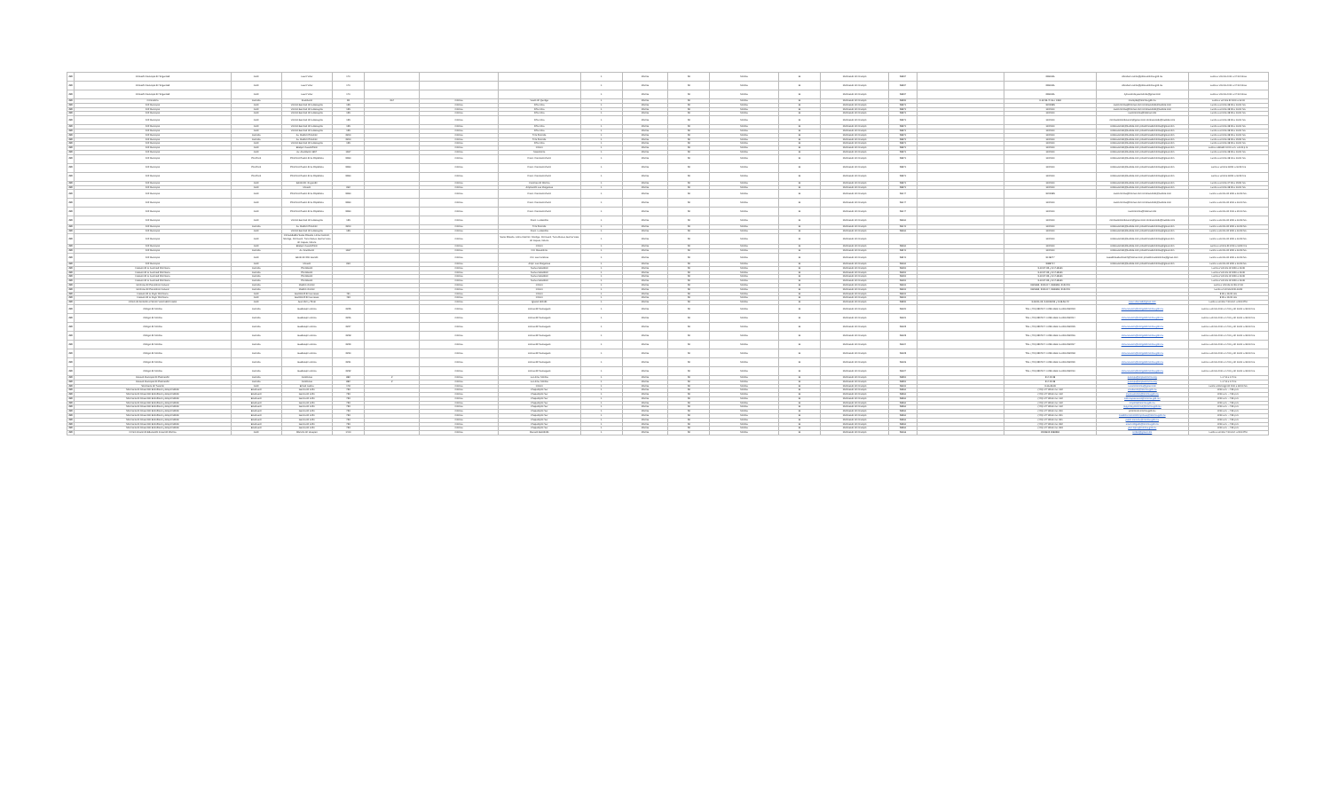| ### | Comisión Municipal de Seguridad | Calle | Lauro Villar | 170 | | | | 1 | Morelia | 53 | Morelia | 16 | Michoacán de Ocampo | 58337 | | 2981156 | Abraham.ramos@policiamorelia.gob.mx | Lunes a Viernes 9:00 a 17:00 horas |
| ### | Comisión Municipal de Seguridad | Calle | Lauro Villar | 170 | | | | 1 | Morelia | 53 | Morelia | 16 | Michoacán de Ocampo | 58337 | | 2981156 | Abraham.ramos@policiamorelia.gob.mx | Lunes a Viernes 9:00 a 17:00 horas |
| ### | Comisión Municipal de Seguridad | Calle | Lauro Villar | 170 | | | | 1 | Morelia | 53 | Morelia | 16 | Michoacán de Ocampo | 58337 | | 2981156 | ejecucionesysanciones@gmail.com | Lunes a Viernes 9:00 a 17:00 horas |
| ### | Contraloría | Avenida | Acueducto | 95 | 204 | Colonia | Vasco de Quiroga | 1 | Morelia | 53 | Morelia | 16 | Michoacán de Ocampo | 58230 | | 3-12-99-70 Ext. 1308 | lrcampos@morelia.gob.mx | Lunes a viernes de 8:00 a 16:00 |
| ### | DIF Municipal | Calle | Vicente Barroso de la Escayola | 135 | | Colonia | Félix Ireta | 1 | Morelia | 53 | Morelia | 16 | Michoacán de Ocampo | 58970 | | 3340555 | caicd.morelia@hotmail.com cordinaciondif@outlook.com | Lunes a viernes 08:30 a 16:00 hrs. |
| ### | DIF Municipal | Calle | Vicente Barroso de la Escayola | 135 | | Colonia | Félix Ireta | 1 | Morelia | 53 | Morelia | 16 | Michoacán de Ocampo | 58970 | | 1134000 | caicd.morelia@hotmail.com cordinaciondif@outlook.com | Lunes a viernes 08:30 a 16:00 hrs. |
| ### | DIF Municipal | Calle | Vicente Barroso de la Escayola | 135 | | Colonia | Félix Ireta | 1 | Morelia | 53 | Morelia | 16 | Michoacán de Ocampo | 58970 | | 1134000 | caicd.morelia@hotmail.com | Lunes a viernes 08:30 a 16:00 hrs. |
| ### | DIF Municipal | Calle | Vicente Barroso de la Escayola | 135 | | Colonia | Félix Ireta | 1 | Morelia | 53 | Morelia | 16 | Michoacán de Ocampo | 58970 | | 1134000 | moreliadifcoordinacion@gmail.com cordinaciondif@outlook.com | Lunes a viernes 08:30 a 16:00 hrs. |
| ### | DIF Municipal | Calle | Vicente Barroso de la Escayola | 135 | | Colonia | Félix Ireta | 1 | Morelia | 53 | Morelia | 16 | Michoacán de Ocampo | 58970 | | 1134000 | cordinaciondif@outlook.com presidenciadifmorelia@gmail.com | Lunes a viernes 08:30 a 16:00 hrs. |
| ### | DIF Municipal | Calle | Vicente Barroso de la Escayola | 135 | | Colonia | Félix Ireta | 1 | Morelia | 53 | Morelia | 16 | Michoacán de Ocampo | 58970 | | 1134000 | cordinaciondif@outlook.com presidenciadifmorelia@gmail.com | Lunes a viernes 08:30 a 16:00 hrs. |
| ### | DIF Municipal | Avenida | Av. Madero Poniente | 2200 | | Colonia | Tres Puentes | 1 | Morelia | 53 | Morelia | 16 | Michoacán de Ocampo | 58970 | | 1134000 | cordinaciondif@outlook.com presidenciadifmorelia@gmail.com | Lunes a viernes 08:30 a 16:00 hrs. |
| ### | DIF Municipal | Avenida | Av. Madero Poniente | 2200 | | Colonia | Tres Puentes | 1 | Morelia | 53 | Morelia | 16 | Michoacán de Ocampo | 58970 | | 1134000 | cordinaciondif@outlook.com presidenciadifmorelia@gmail.com | Lunes a viernes 08:30 a 15:30 hrs. |
| ### | DIF Municipal | Calle | Vicente Barroso de la Escayola | 135 | | Colonia | Félix Ireta | 1 | Morelia | 53 | Morelia | 16 | Michoacán de Ocampo | 58970 | | 1134000 | cordinaciondif@outlook.com presidenciadifmorelia@gmail.com | Lunes a viernes 08:30 a 16:00 hrs. |
| ### | DIF Municipal | Calle | Bosque Cuauhtémoc | | | Colonia | Centro | 1 | Morelia | 53 | Morelia | 16 | Michoacán de Ocampo | 58970 | | 1134000 | cordinaciondif@outlook.com presidenciadifmorelia@gmail.com | Lunes a sábado 10:00 a.m. a 6:00 p.m. |
| ### | DIF Municipal | Calle | Av. Acueducto 1697 | 1697 | | Colonia | Matamoros | 1 | Morelia | 53 | Morelia | 16 | Michoacán de Ocampo | 58970 | | 1134000 | cordinaciondif@outlook.com presidenciadifmorelia@gmail.com | Lunes a viernes 08:30 a 16:00 hrs. |
| ### | DIF Municipal | Periférico | Periférico Paseo de la República | 5980 | | Colonia | Fracc. Francisco Zarco | 1 | Morelia | 53 | Morelia | 16 | Michoacán de Ocampo | 58970 | | 1134000 | cordinaciondif@outlook.com presidenciadifmorelia@gmail.com | Lunes a viernes 08:00 a 16:00 hrs. |
| ### | DIF Municipal | Periférico | Periférico Paseo de la República | 5980 | | Colonia | Fracc. Francisco Zarco | 1 | Morelia | 53 | Morelia | 16 | Michoacán de Ocampo | 58970 | | 1134000 | cordinaciondif@outlook.com presidenciadifmorelia@gmail.com | Lunes a viernes 08:30 a 16:30 hrs |
| ### | DIF Municipal | Periférico | Periférico Paseo de la República | 5980 | | Colonia | Fracc. Francisco Zarco | 1 | Morelia | 53 | Morelia | 16 | Michoacán de Ocampo | 58970 | | 1134000 | cordinaciondif@outlook.com presidenciadifmorelia@gmail.com | Lunes a viernes 08:30 a 16:30 hrs |
| ### | DIF Municipal | Calle | Bordo del río grande | | | Colonia | Canteras de Morelia | 1 | Morelia | 53 | Morelia | 16 | Michoacán de Ocampo | 58970 | | 1134000 | cordinaciondif@outlook.com presidenciadifmorelia@gmail.com | Lunes a viernes 07:30 a 15:30 hrs. |
| ### | DIF Municipal | Calle | Mirasol | 262 | | Colonia | Ampliación Las Margaritas | 1 | Morelia | 53 | Morelia | 16 | Michoacán de Ocampo | 58970 | | 1134000 | cordinaciondif@outlook.com presidenciadifmorelia@gmail.com | Lunes a viernes 08:30 a 16:00 hrs. |
| ### | DIF Municipal | Calle | Periférico Paseo de la República | 5980 | | Colonia | Fracc. Francisco Zarco | 1 | Morelia | 53 | Morelia | 16 | Michoacán de Ocampo | 58147 | | 3340555 | caicd.morelia@hotmail.com cordinaciondif@outlook.com | Lunes a viernes de 8:30 a 16:30 hrs. |
| ### | DIF Municipal | Calle | Periférico Paseo de la República | 5980 | | Colonia | Fracc. Francisco Zarco | 1 | Morelia | 53 | Morelia | 16 | Michoacán de Ocampo | 58147 | | 1134000 | caicd.morelia@hotmail.com cordinaciondif@outlook.com | Lunes a viernes de 8:00 a 16:00 hrs. |
| ### | DIF Municipal | Calle | Periférico Paseo de la República | 5980 | | Colonia | Fracc. Francisco Zarco | 1 | Morelia | 53 | Morelia | 16 | Michoacán de Ocampo | 58147 | | 1134000 | caicd.morelia@hotmail.com | Lunes a viernes de 9:00 a 19:00 hrs. |
| ### | DIF Municipal | Calle | Vicente Barroso de la Escayola | 135 | | Colonia | Fracc. La Estrella | 1 | Morelia | 53 | Morelia | 16 | Michoacán de Ocampo | 58060 | | 1134000 | moreliadifcoordinacion@gmail.com cordinaciondif@outlook.com | Lunes a viernes de 8:30 a 16:30 hrs. |
| ### | DIF Municipal | Avenida | Av. Madero Poniente | 2200 | | Colonia | Tres Puentes | 1 | Morelia | 53 | Morelia | 16 | Michoacán de Ocampo | 58140 | | 1134000 | cordinaciondif@outlook.com presidenciadifmorelia@gmail.com | Lunes a viernes de 8:30 a 16:30 hrs. |
| ### | DIF Municipal | Calle | Vicente Barroso de la Escayola | 135 | | Colonia | Fracc. La Estrella | 1 | Morelia | 53 | Morelia | 16 | Michoacán de Ocampo | 58060 | | 1134000 | cordinaciondif@outlook.com presidenciadifmorelia@gmail.com | Lunes a viernes de 8:30 a 16:30 hrs. |
| ### | DIF Municipal | Calle | Comunidades Santa Rosalía, Loma Caliente, Noriega, Jerecuaro, Tuna Manza, Buena Vista de Capula, Nieves | | | Colonia | Santa Rosalía, Loma Caliente, Noriega, Jerecuaro, Tuna Manza, Buena Vista de Capula, Nieves | 1 | Morelia | 53 | Morelia | 16 | Michoacán de Ocampo | | | 1134000 | cordinaciondif@outlook.com presidenciadifmorelia@gmail.com | Lunes a viernes de 8:30 a 16:30 hrs. |
| ### | DIF Municipal | Calle | Bosque Cuauhtémoc | | | Colonia | Centro | 1 | Morelia | 53 | Morelia | 16 | Michoacán de Ocampo | 58060 | | 1134000 | cordinaciondif@outlook.com presidenciadifmorelia@gmail.com | Lunes a viernes de 8:30 a 16:30 hrs |
| ### | DIF Municipal | Avenida | Av. Acueducto | 1697 | | Colonia | Col. Matamoros | 1 | Morelia | 53 | Morelia | 16 | Michoacán de Ocampo | 58240 | | 1134000 | cordinaciondif@outlook.com presidenciadifmorelia@gmail.com | Lunes a viernes de 8:30 a 16:30 hrs. |
| ### | DIF Municipal | Calle | Bordo del Río Grande | | | Colonia | Col. Las Canteras | 1 | Morelia | 53 | Morelia | 16 | Michoacán de Ocampo | 58240 | | 3148277 | casadelosabuelosmh@hotmail.com presidenciadifmorelia@gmail.com | Lunes a viernes de 8:30 a 16:30 hrs. |
| ### | DIF Municipal | Calle | Mirasol | 263 | | Colonia | Ampl. Las Margaritas | 1 | Morelia | 53 | Morelia | 16 | Michoacán de Ocampo | 58160 | | 3088704 | cordinaciondif@outlook.com presidenciadifmorelia@gmail.com | Lunes a viernes de 8:30 a 16:30 hrs. |
| ### | Instituto de la Juventud Moreliana | Avenida | Periodismo | | | Colonia | Nueva Valladolid | 1 | Morelia | 53 | Morelia | 16 | Michoacán de Ocampo | 58190 | | 3-12-27-35 y 3-17-88-81 | | Lunes a Viernes de 8:30 a 16:30 |
| ### | Instituto de la Juventud Moreliana | Avenida | Periodismo | | | Colonia | Nueva Valladolid | 1 | Morelia | 53 | Morelia | 16 | Michoacán de Ocampo | 58190 | | 3-12-27-35 y 3-17-88-81 | | Lunes a Viernes de 8:30 a 16:30 |
| ### | Instituto de la Juventud Moreliana | Avenida | Periodismo | | | Colonia | Nueva Valladolid | 1 | Morelia | 53 | Morelia | 16 | Michoacán de Ocampo | 58190 | | 3-12-27-35 y 3-17-88-81 | | Lunes a Viernes de 8:30 a 16:30 |
| ### | Instituto de la Juventud Moreliana | Avenida | Periodismo | | | Colonia | Nueva Valladolid | 1 | Morelia | 53 | Morelia | 16 | Michoacán de Ocampo | 58190 | | 3-12-27-35 y 3-17-88-81 | | Lunes a Viernes de 8:30 a 16:30 |
| ### | Gerencia de Patrimonio Cultural | Avenida | Madero Oriente | | | Colonia | Centro | 1 | Morelia | 53 | Morelia | 16 | Michoacán de Ocampo | 58000 | | 3120863, 3121017, 3080880, 3120431 | | Lunes a Viernes 10:30-14:00 |
| ### | Gerencia de Patrimonio Cultural | Avenida | Madero Oriente | | | Colonia | Centro | 1 | Morelia | 53 | Morelia | 16 | Michoacán de Ocampo | 58000 | | 3120863, 3121017, 3080880, 3120431 | | Lunes a Viernes 8:30-16:30 |
| ### | Instituto de la Mujer Moreliana | Calle | Bartolomé de las casas | 491 | | Colonia | Centro | 1 | Morelia | 53 | Morelia | 16 | Michoacán de Ocampo | 58000 | | | | 8:30 a 16:30 Hrs |
| ### | Instituto de la Mujer Moreliana | Calle | Bartolomé de las casas | 493 | | Colonia | Centro | 1 | Morelia | 53 | Morelia | 16 | Michoacán de Ocampo | 58000 | | | | 8:30 a 16:30 Hrs |
| ### | Centro de Atención al Sector Vulnerable Infantil | Calle | Juan Mier y Terán | | | Colonia | Ignacio Allende | 1 | Morelia | 53 | Morelia | 16 | Michoacán de Ocampo | 58330 | | 3-08-51-05, 3-08-58-59 y 3-08-56-72 | casvi.voluntad@gmail.com | Lunes a viernes 7:00 A.M. a 5:00 P.M. |
| ### | Colegio de Morelia | Avenida | Guadalupe victoria | 2225 | | Colonia | Lomas del Santiaguito | 1 | Morelia | 53 | Morelia | 16 | Michoacán de Ocampo | 58120 | | Tels. (443) 3597674 o 299-1606 ext.201/202/203 | comunicacion@colegiodemorelia.gob.mx | Lunes a viernes 9:00 a 14:00 y de 16:00 a 18:00 hrs. |
| ### | Colegio de Morelia | Avenida | Guadalupe victoria | 2226 | | Colonia | Lomas del Santiaguito | 1 | Morelia | 53 | Morelia | 16 | Michoacán de Ocampo | 58121 | | Tels. (443) 3597674 o 299-1606 ext.201/202/204 | comunicacion@colegiodemorelia.gob.mx | Lunes a viernes 9:00 a 14:00 y de 16:00 a 18:00 hrs. |
| ### | Colegio de Morelia | Avenida | Guadalupe victoria | 2227 | | Colonia | Lomas del Santiaguito | 1 | Morelia | 53 | Morelia | 16 | Michoacán de Ocampo | 58122 | | Tels. (443) 3597674 o 299-1606 ext.201/202/205 | comunicacion@colegiodemorelia.gob.mx | Lunes a viernes 9:00 a 14:00 y de 16:00 a 18:00 hrs. |
| ### | Colegio de Morelia | Avenida | Guadalupe victoria | 2228 | | Colonia | Lomas del Santiaguito | 1 | Morelia | 53 | Morelia | 16 | Michoacán de Ocampo | 58123 | | Tels. (443) 3597674 o 299-1606 ext.201/202/206 | comunicacion@colegiodemorelia.gob.mx | Lunes a viernes 9:00 a 14:00 y de 16:00 a 18:00 hrs. |
| ### | Colegio de Morelia | Avenida | Guadalupe victoria | 2229 | | Colonia | Lomas del Santiaguito | 1 | Morelia | 53 | Morelia | 16 | Michoacán de Ocampo | 58124 | | Tels. (443) 3597674 o 299-1606 ext.201/202/207 | comunicacion@colegiodemorelia.gob.mx | Lunes a viernes 9:00 a 14:00 y de 16:00 a 18:00 hrs. |
| ### | Colegio de Morelia | Avenida | Guadalupe victoria | 2230 | | Colonia | Lomas del Santiaguito | 1 | Morelia | 53 | Morelia | 16 | Michoacán de Ocampo | 58125 | | Tels. (443) 3597674 o 299-1606 ext.201/202/208 | comunicacion@colegiodemorelia.gob.mx | Lunes a viernes 9:00 a 14:00 y de 16:00 a 18:00 hrs. |
| ### | Colegio de Morelia | Avenida | Guadalupe victoria | 2231 | | Colonia | Lomas del Santiaguito | 1 | Morelia | 53 | Morelia | 16 | Michoacán de Ocampo | 58126 | | Tels. (443) 3597674 o 299-1606 ext.201/202/209 | comunicacion@colegiodemorelia.gob.mx | Lunes a viernes 9:00 a 14:00 y de 16:00 a 18:00 hrs. |
| ### | Colegio de Morelia | Avenida | Guadalupe victoria | 2232 | | Colonia | Lomas del Santiaguito | 1 | Morelia | 53 | Morelia | 16 | Michoacán de Ocampo | 58127 | | Tels. (443) 3597674 o 299-1606 ext.201/202/210 | comunicacion@colegiodemorelia.gob.mx | Lunes a viernes 9:00 a 14:00 y de 16:00 a 18:00 hrs. |
| ### | Instituto Municipal de Planeación | Avenida | Camelinas | 882 | 2 | Colonia | La Loma, Morelia | 1 | Morelia | 53 | Morelia | 16 | Michoacán de Ocampo | 58290 | | 314 05 38 | participa@implanmorelia.org | L-V 10 a 14 hrs |
| ### | Instituto Municipal de Planeación | Avenida | Camelinas | 882 | 2 | Colonia | La Loma, Morelia | 1 | Morelia | 53 | Morelia | 16 | Michoacán de Ocampo | 58290 | | 314 05 38 | participa@implanmorelia.org | L-V 10 a 14 hrs |
| ### | Secretaría de Turismo | Calle | Benito Juárez | 178 | | Colonia | Centro | 1 | Morelia | 53 | Morelia | 16 | Michoacán de Ocampo | 58000 | | 3-16-05-30 | turismomorelia@gmail.com | Lunes a Domingo de 9:00 a 18:00 hrs. |
| ### | Secretaría de Desarrollo Económico y Emprendedor | Boulevard | García de León | 753 | | Colonia | Chapultepec Sur | 1 | Morelia | 53 | Morelia | 16 | Michoacán de Ocampo | 58260 | | (443) 147 82 60 ext. 102 | incubacion@morelia.gob.mx | 8:30 a.m. - 4:30 p.m. |
| ### | Secretaría de Desarrollo Económico y Emprendedor | Boulevard | García de León | 753 | | Colonia | Chapultepec Sur | 1 | Morelia | 53 | Morelia | 16 | Michoacán de Ocampo | 58260 | | (443) 147 82 60 ext. 102 | financiamiento@morelia.gob.mx | 8:30 a.m. - 4:30 p.m. |
| ### | Secretaría de Desarrollo Económico y Emprendedor | Boulevard | García de León | 753 | | Colonia | Chapultepec Sur | 1 | Morelia | 53 | Morelia | 16 | Michoacán de Ocampo | 58260 | | (443) 147 82 60 ext. 102 | sdeecapacitacion@morelia.gob.mx | 8:30 a.m. - 4:30 p.m. |
| ### | Secretaría de Desarrollo Económico y Emprendedor | Boulevard | García de León | 753 | | Colonia | Chapultepec Sur | 1 | Morelia | 53 | Morelia | 16 | Michoacán de Ocampo | 58260 | | (443) 147 82 60 ext. 102 | empleo@morelia.gob.mx | 8:30 a.m. - 4:30 p.m. |
| ### | Secretaría de Desarrollo Económico y Emprendedor | Boulevard | García de León | 753 | | Colonia | Chapultepec Sur | 1 | Morelia | 53 | Morelia | 16 | Michoacán de Ocampo | 58260 | | (443) 147 82 60 ext. 102 | mipymesycomercio@morelia.gob.mx | 8:30 a.m. - 4:30 p.m. |
| ### | Secretaría de Desarrollo Económico y Emprendedor | Boulevard | García de León | 753 | | Colonia | Chapultepec Sur | 1 | Morelia | 53 | Morelia | 16 | Michoacán de Ocampo | 58260 | | (443) 147 82 60 ext. 200 | promocion.morelia.gob.mx | 8:30 a.m. - 4:30 p.m. |
| ### | Secretaría de Desarrollo Económico y Emprendedor | Boulevard | García de León | 753 | | Colonia | Chapultepec Sur | 1 | Morelia | 53 | Morelia | 16 | Michoacán de Ocampo | 58260 | | (443) 147 82 60 ext. 201 | establecimientodeempresas@morelia.gob.mx | 8:30 a.m. - 4:30 p.m. |
| ### | Secretaría de Desarrollo Económico y Emprendedor | Boulevard | García de León | 753 | | Colonia | Chapultepec Sur | 1 | Morelia | 53 | Morelia | 16 | Michoacán de Ocampo | 58260 | | (443) 147 82 60 ext. 301 | pablo.martinez@morelia.gob.mx | 8:30 a.m. - 4:30 p.m. |
| ### | Secretaría de Desarrollo Económico y Emprendedor | Boulevard | García de León | 753 | | Colonia | Chapultepec Sur | 1 | Morelia | 53 | Morelia | 16 | Michoacán de Ocampo | 58260 | | (443) 147 82 60 ext. 302 | arturo.delgado@morelia.gob.mx | 8:30 a.m. - 4:30 p.m. |
| ### | Secretaría de Desarrollo Económico y Emprendedor | Boulevard | García de León | 753 | | Colonia | Chapultepec Sur | 1 | Morelia | 53 | Morelia | 16 | Michoacán de Ocampo | 58260 | | (443) 147 82 60 ext. 303 | jose.lopez@morelia.gob.mx | 8:30 a.m. - 4:30 p.m. |
| ### | Centro Infantil de Educación Inicial de Morelia | Calle | Mártires de Uruapan | 1400 | | Colonia | Mariano Escobedo | 1 | Morelia | 53 | Morelia | 16 | Michoacán de Ocampo | 58166 | | 3205605 3088365 | ciedim@gmail.com | Lunes a viernes 7:00 A.M. a 5:00 P.M. |